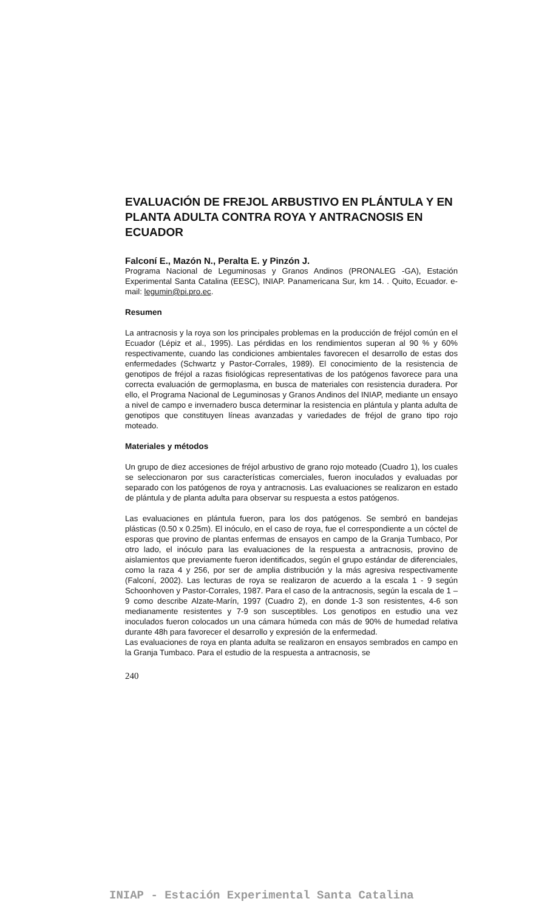EVALUACIÓN DE FREJOL ARBUSTIVO EN PLÁNTULA Y EN PLANTA ADULTA CONTRA ROYA Y ANTRACNOSIS EN ECUADOR
Falconí E., Mazón N., Peralta E. y Pinzón J.
Programa Nacional de Leguminosas y Granos Andinos (PRONALEG -GA), Estación Experimental Santa Catalina (EESC), INIAP. Panamericana Sur, km 14. . Quito, Ecuador. e-mail: legumin@pi.pro.ec.
Resumen
La antracnosis y la roya son los principales problemas en la producción de fréjol común en el Ecuador (Lépiz et al., 1995). Las pérdidas en los rendimientos superan al 90 % y 60% respectivamente, cuando las condiciones ambientales favorecen el desarrollo de estas dos enfermedades (Schwartz y Pastor-Corrales, 1989). El conocimiento de la resistencia de genotipos de fréjol a razas fisiológicas representativas de los patógenos favorece para una correcta evaluación de germoplasma, en busca de materiales con resistencia duradera. Por ello, el Programa Nacional de Leguminosas y Granos Andinos del INIAP, mediante un ensayo a nivel de campo e invernadero busca determinar la resistencia en plántula y planta adulta de genotipos que constituyen líneas avanzadas y variedades de fréjol de grano tipo rojo moteado.
Materiales y métodos
Un grupo de diez accesiones de fréjol arbustivo de grano rojo moteado (Cuadro 1), los cuales se seleccionaron por sus características comerciales, fueron inoculados y evaluadas por separado con los patógenos de roya y antracnosis. Las evaluaciones se realizaron en estado de plántula y de planta adulta para observar su respuesta a estos patógenos.
Las evaluaciones en plántula fueron, para los dos patógenos. Se sembró en bandejas plásticas (0.50 x 0.25m). El inóculo, en el caso de roya, fue el correspondiente a un cóctel de esporas que provino de plantas enfermas de ensayos en campo de la Granja Tumbaco, Por otro lado, el inóculo para las evaluaciones de la respuesta a antracnosis, provino de aislamientos que previamente fueron identificados, según el grupo estándar de diferenciales, como la raza 4 y 256, por ser de amplia distribución y la más agresiva respectivamente (Falconí, 2002). Las lecturas de roya se realizaron de acuerdo a la escala 1 - 9 según Schoonhoven y Pastor-Corrales, 1987. Para el caso de la antracnosis, según la escala de 1 – 9 como describe Alzate-Marín, 1997 (Cuadro 2), en donde 1-3 son resistentes, 4-6 son medianamente resistentes y 7-9 son susceptibles. Los genotipos en estudio una vez inoculados fueron colocados un una cámara húmeda con más de 90% de humedad relativa durante 48h para favorecer el desarrollo y expresión de la enfermedad.
Las evaluaciones de roya en planta adulta se realizaron en ensayos sembrados en campo en la Granja Tumbaco. Para el estudio de la respuesta a antracnosis, se
240
INIAP - Estación Experimental Santa Catalina